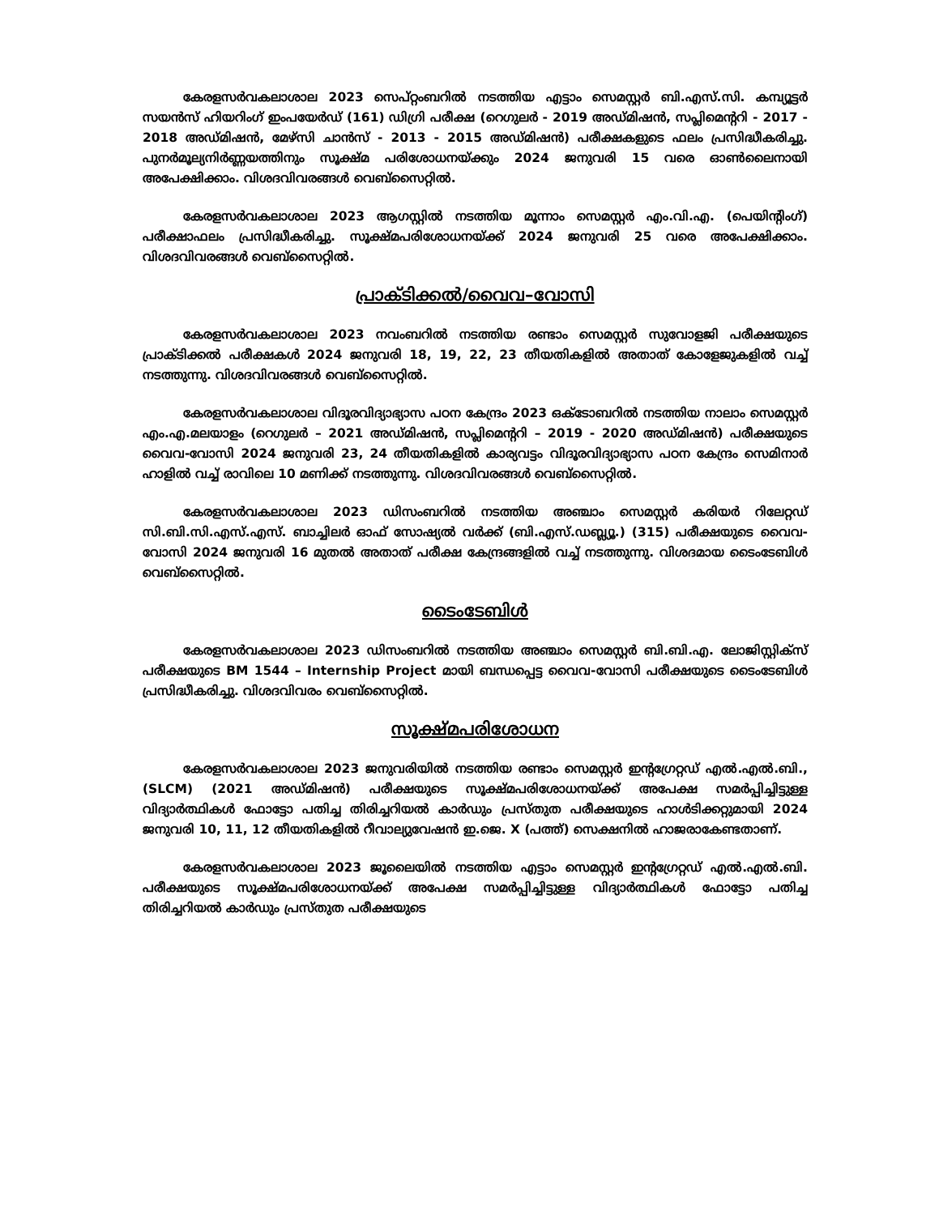കേരളസർവകലാശാല 2023 സെപ്റ്റംബറിൽ നടത്തിയ എട്ടാം സെമസ്റ്റർ ബി.എസ്.സി. കമ്പ്യൂട്ടർ സയൻസ് ഹിയറിംഗ് ഇംപയേർഡ് (161) ഡിഗ്രി പരീക്ഷ (റെഗുലർ - 2019 അഡ്മിഷൻ, സപ്ലിമെന്ററി - 2017 - 2018 അഡ്മിഷൻ, മേഴ്സി ചാൻസ് - 2013 - 2015 അഡ്മിഷൻ) പരീക്ഷകളുടെ ഫലം പ്രസിദ്ധീകരിച്ചു. പുനർമൂല്യനിർണ്ണയത്തിനും സൂക്ഷ്മ പരിശോധനയ്ക്കും 2024 ജനുവരി 15 വരെ ഓൺലൈനായി അപേക്ഷിക്കാം. വിശദവിവരങ്ങൾ വെബ്സൈറ്റിൽ.
കേരളസർവകലാശാല 2023 ആഗസ്റ്റിൽ നടത്തിയ മൂന്നാം സെമസ്റ്റർ എം.വി.എ. (പെയിന്റിംഗ്) പരീക്ഷാഫലം പ്രസിദ്ധീകരിച്ചു. സൂക്ഷ്മപരിശോധനയ്ക്ക് 2024 ജനുവരി 25 വരെ അപേക്ഷിക്കാം. വിശദവിവരങ്ങൾ വെബ്സൈറ്റിൽ.
പ്രാക്ടിക്കൽ/വൈവ–വോസി
കേരളസർവകലാശാല 2023 നവംബറിൽ നടത്തിയ രണ്ടാം സെമസ്റ്റർ സുവോളജി പരീക്ഷയുടെ പ്രാക്ടിക്കൽ പരീക്ഷകൾ 2024 ജനുവരി 18, 19, 22, 23 തീയതികളിൽ അതാത് കോളേജുകളിൽ വച്ച് നടത്തുന്നു. വിശദവിവരങ്ങൾ വെബ്സൈറ്റിൽ.
കേരളസർവകലാശാല വിദൂരവിദ്യാഭ്യാസ പഠന കേന്ദ്രം 2023 ഒക്ടോബറിൽ നടത്തിയ നാലാം സെമസ്റ്റർ എം.എ.മലയാളം (റെഗുലർ – 2021 അഡ്മിഷൻ, സപ്ലിമെന്ററി – 2019 - 2020 അഡ്മിഷൻ) പരീക്ഷയുടെ വൈവ-വോസി 2024 ജനുവരി 23, 24 തീയതികളിൽ കാര്യവട്ടം വിദൂരവിദ്യാഭ്യാസ പഠന കേന്ദ്രം സെമിനാർ ഹാളിൽ വച്ച് രാവിലെ 10 മണിക്ക് നടത്തുന്നു. വിശദവിവരങ്ങൾ വെബ്സൈറ്റിൽ.
കേരളസർവകലാശാല 2023 ഡിസംബറിൽ നടത്തിയ അഞ്ചാം സെമസ്റ്റർ കരിയർ റിലേറ്റഡ് സി.ബി.സി.എസ്.എസ്. ബാച്ചിലർ ഓഫ് സോഷ്യൽ വർക്ക് (ബി.എസ്.ഡബ്ല്യൂ.) (315) പരീക്ഷയുടെ വൈവ-വോസി 2024 ജനുവരി 16 മുതൽ അതാത് പരീക്ഷ കേന്ദ്രങ്ങളിൽ വച്ച് നടത്തുന്നു. വിശദമായ ടൈംടേബിൾ വെബ്സൈറ്റിൽ.
ടൈംടേബിൾ
കേരളസർവകലാശാല 2023 ഡിസംബറിൽ നടത്തിയ അഞ്ചാം സെമസ്റ്റർ ബി.ബി.എ. ലോജിസ്റ്റിക്സ് പരീക്ഷയുടെ BM 1544 – Internship Project മായി ബന്ധപ്പെട്ട വൈവ-വോസി പരീക്ഷയുടെ ടൈംടേബിൾ പ്രസിദ്ധീകരിച്ചു. വിശദവിവരം വെബ്സൈറ്റിൽ.
സൂക്ഷ്മപരിശോധന
കേരളസർവകലാശാല 2023 ജനുവരിയിൽ നടത്തിയ രണ്ടാം സെമസ്റ്റർ ഇന്റഗ്രേറ്റഡ് എൽ.എൽ.ബി., (SLCM) (2021 അഡ്മിഷൻ) പരീക്ഷയുടെ സൂക്ഷ്മപരിശോധനയ്ക്ക് അപേക്ഷ സമർപ്പിച്ചിട്ടുള്ള വിദ്യാർത്ഥികൾ ഫോട്ടോ പതിച്ച തിരിച്ചറിയൽ കാർഡും പ്രസ്തുത പരീക്ഷയുടെ ഹാൾടിക്കറ്റുമായി 2024 ജനുവരി 10, 11, 12 തീയതികളിൽ റീവാല്യുവേഷൻ ഇ.ജെ. X (പത്ത്) സെക്ഷനിൽ ഹാജരാകേണ്ടതാണ്.
കേരളസർവകലാശാല 2023 ജൂലൈയിൽ നടത്തിയ എട്ടാം സെമസ്റ്റർ ഇന്റഗ്രേറ്റഡ് എൽ.എൽ.ബി. പരീക്ഷയുടെ സൂക്ഷ്മപരിശോധനയ്ക്ക് അപേക്ഷ സമർപ്പിച്ചിട്ടുള്ള വിദ്യാർത്ഥികൾ ഫോട്ടോ പതിച്ച തിരിച്ചറിയൽ കാർഡും പ്രസ്തുത പരീക്ഷയുടെ